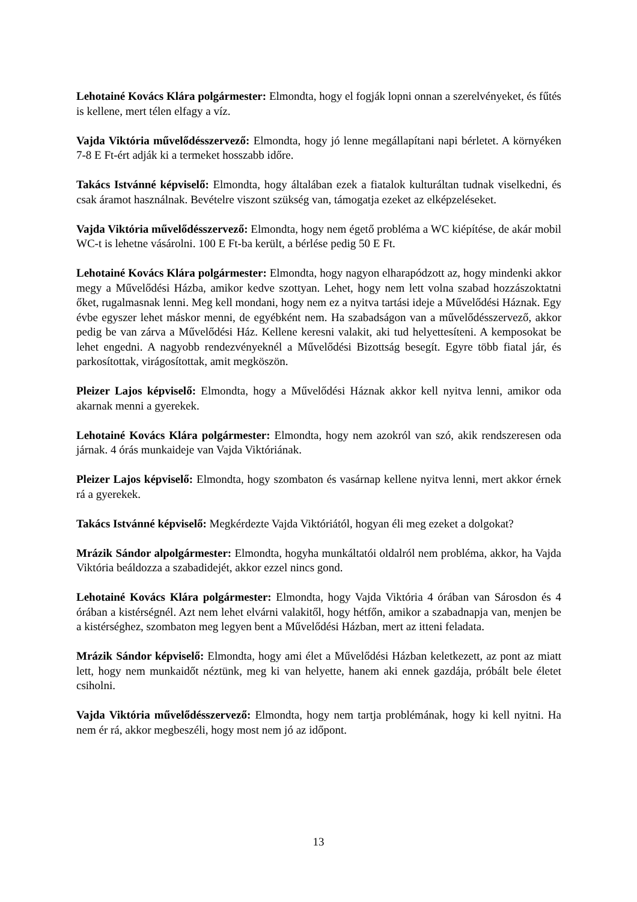Lehotainé Kovács Klára polgármester: Elmondta, hogy el fogják lopni onnan a szerelvényeket, és fűtés is kellene, mert télen elfagy a víz.
Vajda Viktória művelődésszervező: Elmondta, hogy jó lenne megállapítani napi bérletet. A környéken 7-8 E Ft-ért adják ki a termeket hosszabb időre.
Takács Istvánné képviselő: Elmondta, hogy általában ezek a fiatalok kulturáltan tudnak viselkedni, és csak áramot használnak. Bevételre viszont szükség van, támogatja ezeket az elképzeléseket.
Vajda Viktória művelődésszervező: Elmondta, hogy nem égető probléma a WC kiépítése, de akár mobil WC-t is lehetne vásárolni. 100 E Ft-ba került, a bérlése pedig 50 E Ft.
Lehotainé Kovács Klára polgármester: Elmondta, hogy nagyon elharapódzott az, hogy mindenki akkor megy a Művelődési Házba, amikor kedve szottyan. Lehet, hogy nem lett volna szabad hozzászoktatni őket, rugalmasnak lenni. Meg kell mondani, hogy nem ez a nyitva tartási ideje a Művelődési Háznak. Egy évbe egyszer lehet máskor menni, de egyébként nem. Ha szabadságon van a művelődésszervező, akkor pedig be van zárva a Művelődési Ház. Kellene keresni valakit, aki tud helyettesíteni. A kemposokat be lehet engedni. A nagyobb rendezvényeknél a Művelődési Bizottság besegít. Egyre több fiatal jár, és parkosítottak, virágosítottak, amit megköszön.
Pleizer Lajos képviselő: Elmondta, hogy a Művelődési Háznak akkor kell nyitva lenni, amikor oda akarnak menni a gyerekek.
Lehotainé Kovács Klára polgármester: Elmondta, hogy nem azokról van szó, akik rendszeresen oda járnak. 4 órás munkaideje van Vajda Viktóriának.
Pleizer Lajos képviselő: Elmondta, hogy szombaton és vasárnap kellene nyitva lenni, mert akkor érnek rá a gyerekek.
Takács Istvánné képviselő: Megkérdezte Vajda Viktóriától, hogyan éli meg ezeket a dolgokat?
Mrázik Sándor alpolgármester: Elmondta, hogyha munkáltatói oldalról nem probléma, akkor, ha Vajda Viktória beáldozza a szabadidejét, akkor ezzel nincs gond.
Lehotainé Kovács Klára polgármester: Elmondta, hogy Vajda Viktória 4 órában van Sárosdon és 4 órában a kistérségnél. Azt nem lehet elvárni valakitől, hogy hétfőn, amikor a szabadnapja van, menjen be a kistérséghez, szombaton meg legyen bent a Művelődési Házban, mert az itteni feladata.
Mrázik Sándor képviselő: Elmondta, hogy ami élet a Művelődési Házban keletkezett, az pont az miatt lett, hogy nem munkaidőt néztünk, meg ki van helyette, hanem aki ennek gazdája, próbált bele életet csiholni.
Vajda Viktória művelődésszervező: Elmondta, hogy nem tartja problémának, hogy ki kell nyitni. Ha nem ér rá, akkor megbeszéli, hogy most nem jó az időpont.
13